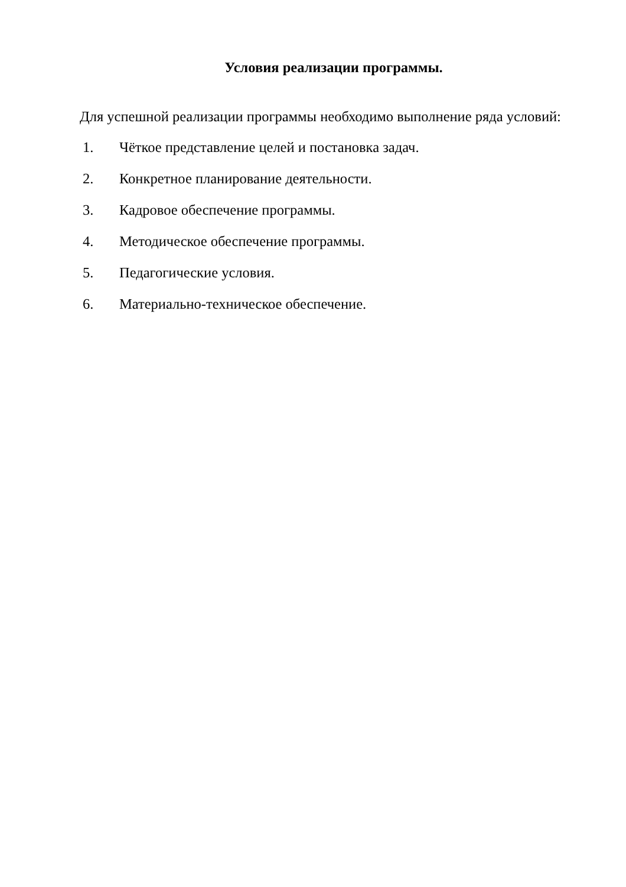Условия реализации программы.
Для успешной реализации программы необходимо выполнение ряда условий:
1. Чёткое представление целей и постановка задач.
2. Конкретное планирование деятельности.
3. Кадровое обеспечение программы.
4. Методическое обеспечение программы.
5. Педагогические условия.
6. Материально-техническое обеспечение.